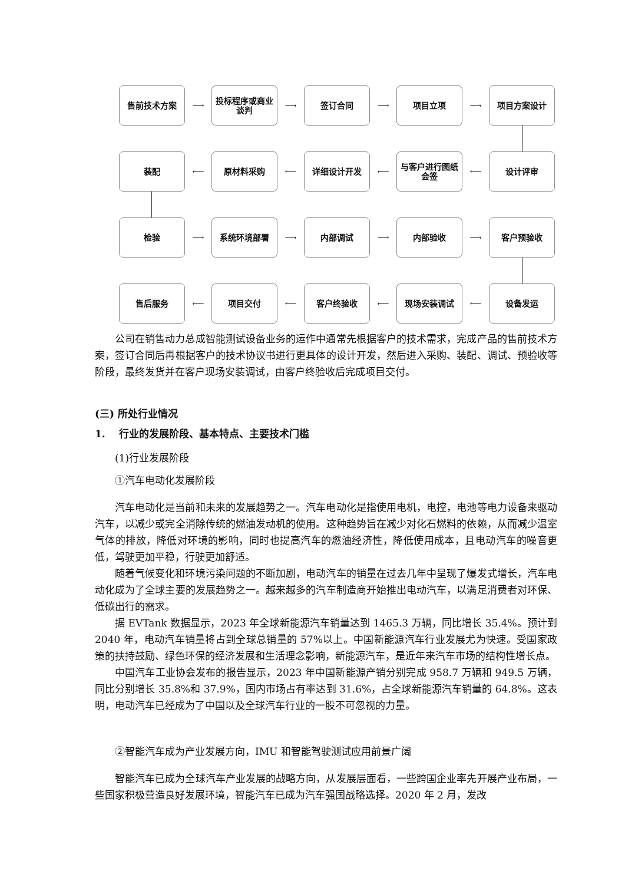售前技术方案
⟶
投标程序或商业谈判
⟶
签订合同
⟶
项目立项
⟶
项目方案设计
装配
⟵
原材料采购
⟵
详细设计开发
⟵
与客户进行图纸会签
⟵
设计评审
检验
⟶
系统环境部署
⟶
内部调试
⟶
内部验收
⟶
客户预验收
售后服务
⟵
项目交付
⟵
客户终验收
⟵
现场安装调试
⟵
设备发运
公司在销售动力总成智能测试设备业务的运作中通常先根据客户的技术需求，完成产品的售前技术方案，签订合同后再根据客户的技术协议书进行更具体的设计开发，然后进入采购、装配、调试、预验收等阶段，最终发货并在客户现场安装调试，由客户终验收后完成项目交付。
(三) 所处行业情况
1. 行业的发展阶段、基本特点、主要技术门槛
(1)行业发展阶段
①汽车电动化发展阶段
汽车电动化是当前和未来的发展趋势之一。汽车电动化是指使用电机，电控，电池等电力设备来驱动汽车，以减少或完全消除传统的燃油发动机的使用。这种趋势旨在减少对化石燃料的依赖，从而减少温室气体的排放，降低对环境的影响，同时也提高汽车的燃油经济性，降低使用成本，且电动汽车的噪音更低，驾驶更加平稳，行驶更加舒适。
随着气候变化和环境污染问题的不断加剧，电动汽车的销量在过去几年中呈现了爆发式增长，汽车电动化成为了全球主要的发展趋势之一。越来越多的汽车制造商开始推出电动汽车，以满足消费者对环保、低碳出行的需求。
据 EVTank 数据显示，2023 年全球新能源汽车销量达到 1465.3 万辆，同比增长 35.4%。预计到 2040 年，电动汽车销量将占到全球总销量的 57%以上。中国新能源汽车行业发展尤为快速。受国家政策的扶持鼓励、绿色环保的经济发展和生活理念影响，新能源汽车，是近年来汽车市场的结构性增长点。
中国汽车工业协会发布的报告显示，2023 年中国新能源产销分别完成 958.7 万辆和 949.5 万辆，同比分别增长 35.8%和 37.9%，国内市场占有率达到 31.6%，占全球新能源汽车销量的 64.8%。这表明，电动汽车已经成为了中国以及全球汽车行业的一股不可忽视的力量。
②智能汽车成为产业发展方向，IMU 和智能驾驶测试应用前景广阔
智能汽车已成为全球汽车产业发展的战略方向，从发展层面看，一些跨国企业率先开展产业布局，一些国家积极营造良好发展环境，智能汽车已成为汽车强国战略选择。2020 年 2 月，发改